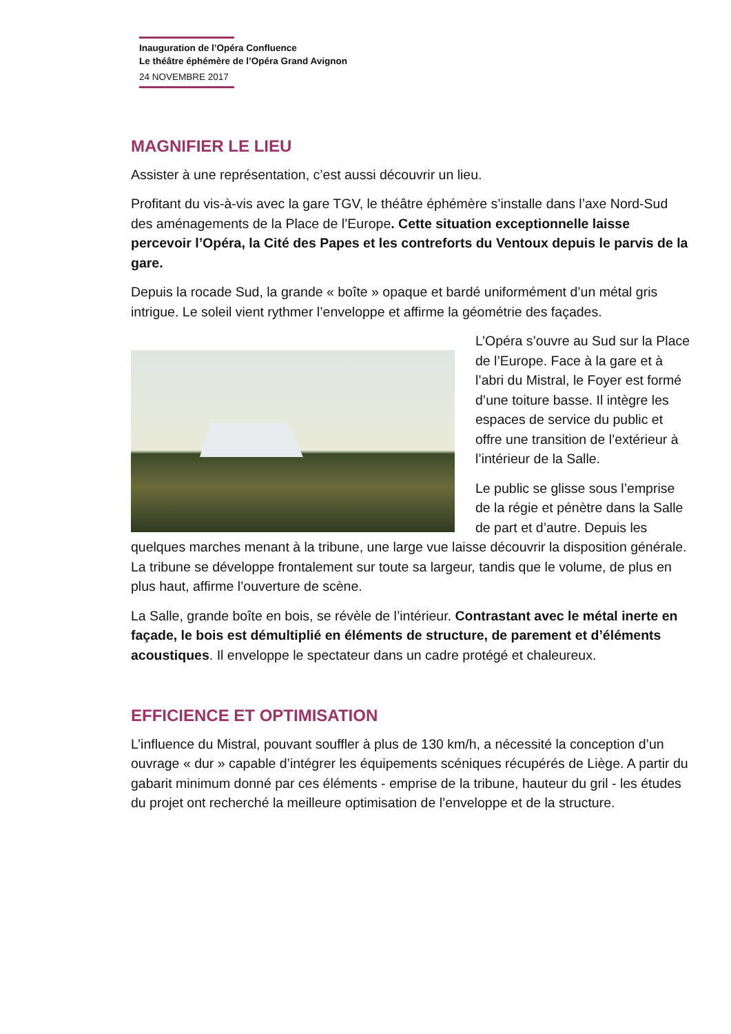Inauguration de l’Opéra Confluence
Le théâtre éphémère de l’Opéra Grand Avignon
24 NOVEMBRE 2017
MAGNIFIER LE LIEU
Assister à une représentation, c’est aussi découvrir un lieu.
Profitant du vis-à-vis avec la gare TGV, le théâtre éphémère s’installe dans l’axe Nord-Sud des aménagements de la Place de l’Europe. Cette situation exceptionnelle laisse percevoir l’Opéra, la Cité des Papes et les contreforts du Ventoux depuis le parvis de la gare.
Depuis la rocade Sud, la grande « boîte » opaque et bardé uniformément d’un métal gris intrigue. Le soleil vient rythmer l’enveloppe et affirme la géométrie des façades.
L’Opéra s’ouvre au Sud sur la Place de l’Europe. Face à la gare et à l’abri du Mistral, le Foyer est formé d’une toiture basse. Il intègre les espaces de service du public et offre une transition de l’extérieur à l’intérieur de la Salle.
Le public se glisse sous l’emprise de la régie et pénètre dans la Salle de part et d’autre. Depuis les quelques marches menant à la tribune, une large vue laisse découvrir la disposition générale. La tribune se développe frontalement sur toute sa largeur, tandis que le volume, de plus en plus haut, affirme l’ouverture de scène.
La Salle, grande boîte en bois, se révèle de l’intérieur. Contrastant avec le métal inerte en façade, le bois est démultiplié en éléments de structure, de parement et d’éléments acoustiques. Il enveloppe le spectateur dans un cadre protégé et chaleureux.
EFFICIENCE ET OPTIMISATION
L’influence du Mistral, pouvant souffler à plus de 130 km/h, a nécessité la conception d’un ouvrage « dur » capable d’intégrer les équipements scéniques récupérés de Liège. A partir du gabarit minimum donné par ces éléments - emprise de la tribune, hauteur du gril - les études du projet ont recherché la meilleure optimisation de l’enveloppe et de la structure.